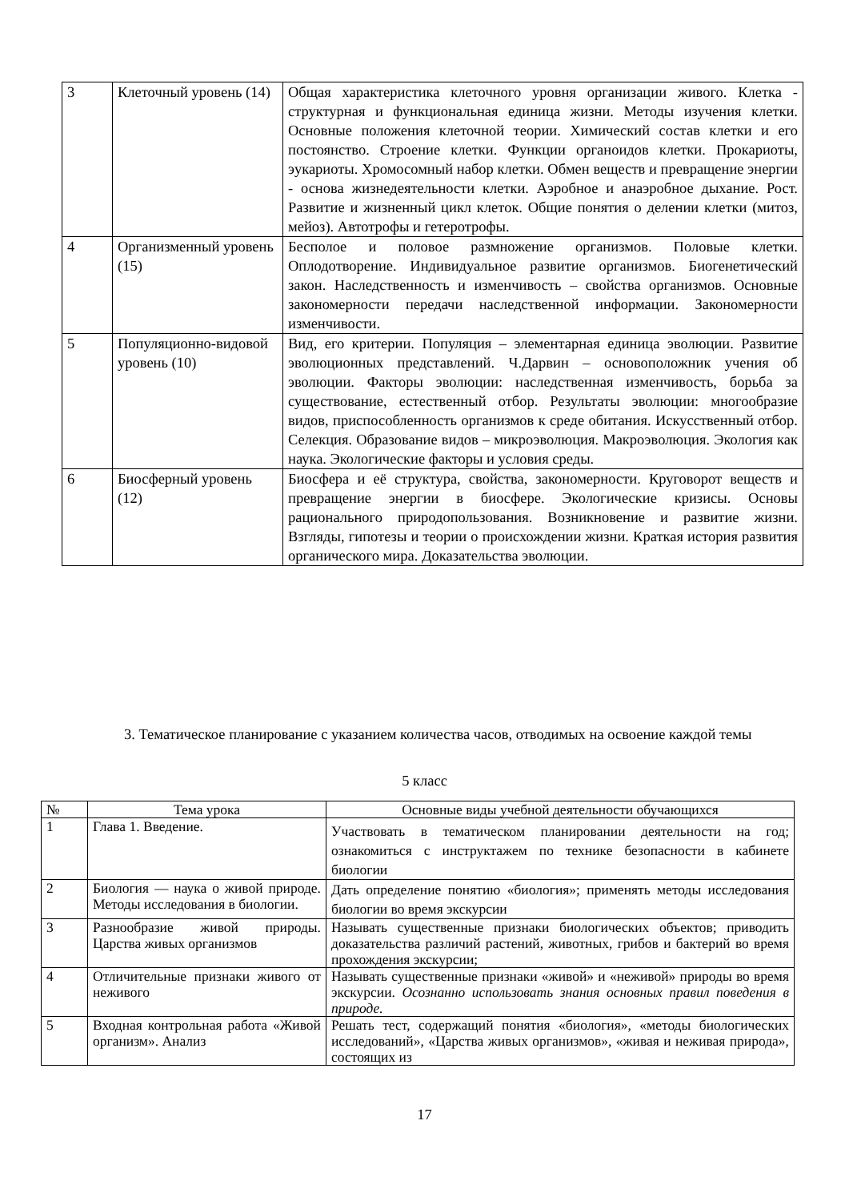| 3 | Клеточный уровень (14) | Общая характеристика клеточного уровня организации живого. Клетка - структурная и функциональная единица жизни. Методы изучения клетки. Основные положения клеточной теории. Химический состав клетки и его постоянство. Строение клетки. Функции органоидов клетки. Прокариоты, эукариоты. Хромосомный набор клетки. Обмен веществ и превращение энергии - основа жизнедеятельности клетки. Аэробное и анаэробное дыхание. Рост. Развитие и жизненный цикл клеток. Общие понятия о делении клетки (митоз, мейоз). Автотрофы и гетеротрофы. |
| 4 | Организменный уровень (15) | Бесполое и половое размножение организмов. Половые клетки. Оплодотворение. Индивидуальное развитие организмов. Биогенетический закон. Наследственность и изменчивость – свойства организмов. Основные закономерности передачи наследственной информации. Закономерности изменчивости. |
| 5 | Популяционно-видовой уровень (10) | Вид, его критерии. Популяция – элементарная единица эволюции. Развитие эволюционных представлений. Ч.Дарвин – основоположник учения об эволюции. Факторы эволюции: наследственная изменчивость, борьба за существование, естественный отбор. Результаты эволюции: многообразие видов, приспособленность организмов к среде обитания. Искусственный отбор. Селекция. Образование видов – микроэволюция. Макроэволюция. Экология как наука. Экологические факторы и условия среды. |
| 6 | Биосферный уровень (12) | Биосфера и её структура, свойства, закономерности. Круговорот веществ и превращение энергии в биосфере. Экологические кризисы. Основы рационального природопользования. Возникновение и развитие жизни. Взгляды, гипотезы и теории о происхождении жизни. Краткая история развития органического мира. Доказательства эволюции. |
3. Тематическое планирование с указанием количества часов, отводимых на освоение каждой темы
5 класс
| № | Тема урока | Основные виды учебной деятельности обучающихся |
| 1 | Глава 1. Введение. | Участвовать в тематическом планировании деятельности на год; ознакомиться с инструктажем по технике безопасности в кабинете биологии |
| 2 | Биология — наука о живой природе. Методы исследования в биологии. | Дать определение понятию «биология»; применять методы исследования биологии во время экскурсии |
| 3 | Разнообразие живой природы. Царства живых организмов | Называть существенные признаки биологических объектов; приводить доказательства различий растений, животных, грибов и бактерий во время прохождения экскурсии; |
| 4 | Отличительные признаки живого от неживого | Называть существенные признаки «живой» и «неживой» природы во время экскурсии. Осознанно использовать знания основных правил поведения в природе. |
| 5 | Входная контрольная работа «Живой организм». Анализ | Решать тест, содержащий понятия «биология», «методы биологических исследований», «Царства живых организмов», «живая и неживая природа», состоящих из |
17